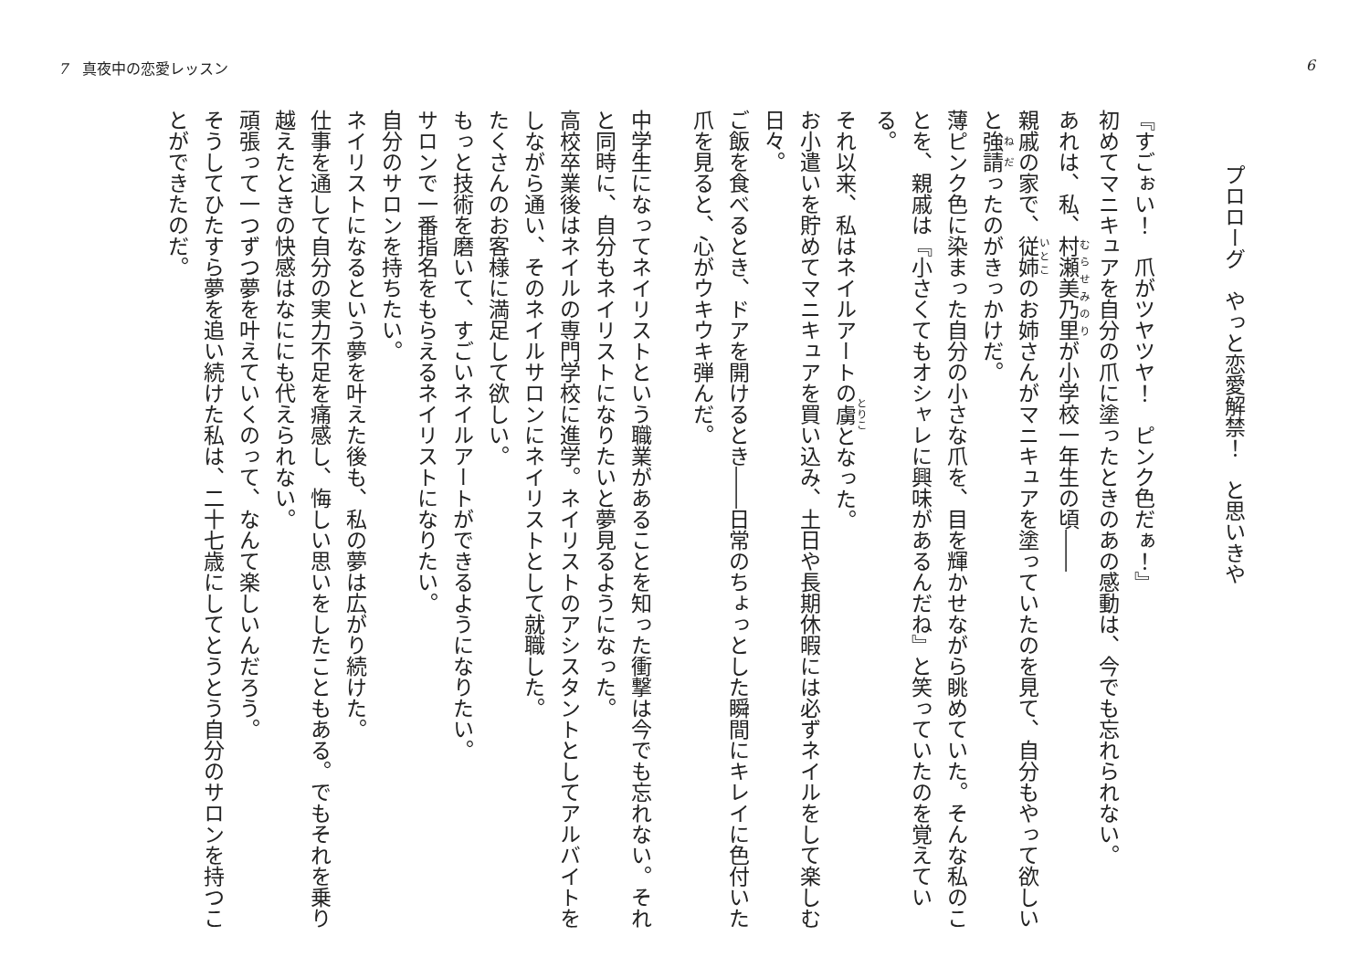7　真夜中の恋愛レッスン 6
プロローグ　やっと恋愛解禁！　と思いきや
『すごぉい！　爪がツヤツヤ！　ピンク色だぁ！』
初めてマニキュアを自分の爪に塗ったときのあの感動は、今でも忘れられない。
あれは、私、村瀬美乃里が小学校一年生の頃――
親戚の家で、従姉のお姉さんがマニキュアを塗っていたのを見て、自分もやって欲しいと強請ったのがきっかけだ。
薄ピンク色に染まった自分の小さな爪を、目を輝かせながら眺めていた。そんな私のことを、親戚は『小さくてもオシャレに興味があるんだね』と笑っていたのを覚えている。
それ以来、私はネイルアートの虜となった。
お小遣いを貯めてマニキュアを買い込み、土日や長期休暇には必ずネイルをして楽しむ日々。
ご飯を食べるとき、ドアを開けるとき――日常のちょっとした瞬間にキレイに色付いた爪を見ると、心がウキウキ弾んだ。
中学生になってネイリストという職業があることを知った衝撃は今でも忘れない。それと同時に、自分もネイリストになりたいと夢見るようになった。
高校卒業後はネイルの専門学校に進学。ネイリストのアシスタントとしてアルバイトをしながら通い、そのネイルサロンにネイリストとして就職した。
たくさんのお客様に満足して欲しい。
もっと技術を磨いて、すごいネイルアートができるようになりたい。
サロンで一番指名をもらえるネイリストになりたい。
自分のサロンを持ちたい。
ネイリストになるという夢を叶えた後も、私の夢は広がり続けた。
仕事を通して自分の実力不足を痛感し、悔しい思いをしたこともある。でもそれを乗り越えたときの快感はなににも代えられない。
頑張って一つずつ夢を叶えていくのって、なんて楽しいんだろう。
そうしてひたすら夢を追い続けた私は、二十七歳にしてとうとう自分のサロンを持つことができたのだ。